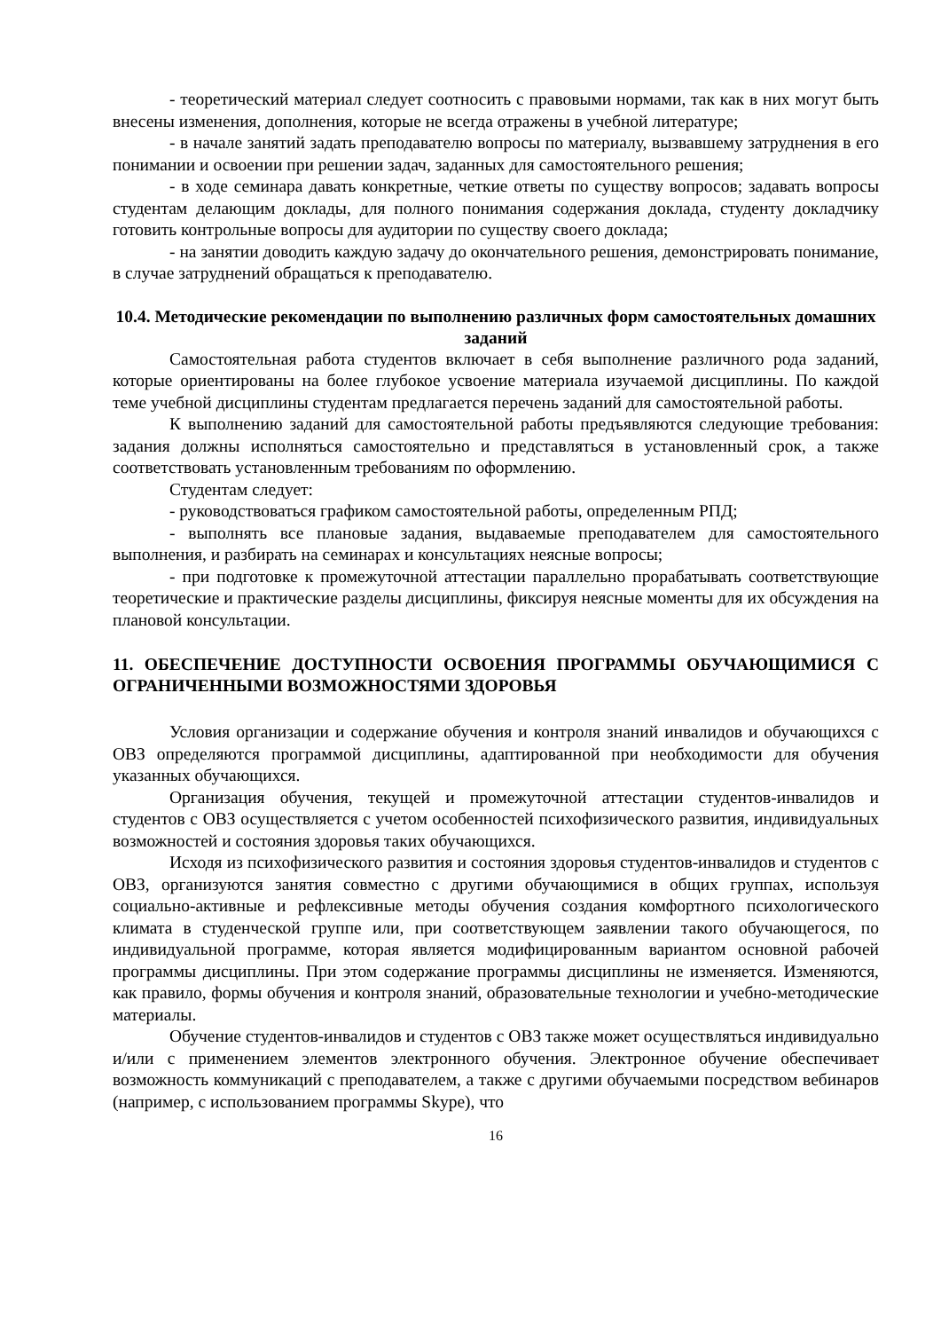- теоретический материал следует соотносить с правовыми нормами, так как в них могут быть внесены изменения, дополнения, которые не всегда отражены в учебной литературе;
- в начале занятий задать преподавателю вопросы по материалу, вызвавшему затруднения в его понимании и освоении при решении задач, заданных для самостоятельного решения;
- в ходе семинара давать конкретные, четкие ответы по существу вопросов; задавать вопросы студентам делающим доклады, для полного понимания содержания доклада, студенту докладчику готовить контрольные вопросы для аудитории по существу своего доклада;
- на занятии доводить каждую задачу до окончательного решения, демонстрировать понимание, в случае затруднений обращаться к преподавателю.
10.4. Методические рекомендации по выполнению различных форм самостоятельных домашних заданий
Самостоятельная работа студентов включает в себя выполнение различного рода заданий, которые ориентированы на более глубокое усвоение материала изучаемой дисциплины. По каждой теме учебной дисциплины студентам предлагается перечень заданий для самостоятельной работы.
К выполнению заданий для самостоятельной работы предъявляются следующие требования: задания должны исполняться самостоятельно и представляться в установленный срок, а также соответствовать установленным требованиям по оформлению.
Студентам следует:
- руководствоваться графиком самостоятельной работы, определенным РПД;
- выполнять все плановые задания, выдаваемые преподавателем для самостоятельного выполнения, и разбирать на семинарах и консультациях неясные вопросы;
- при подготовке к промежуточной аттестации параллельно прорабатывать соответствующие теоретические и практические разделы дисциплины, фиксируя неясные моменты для их обсуждения на плановой консультации.
11. ОБЕСПЕЧЕНИЕ ДОСТУПНОСТИ ОСВОЕНИЯ ПРОГРАММЫ ОБУЧАЮЩИМИСЯ С ОГРАНИЧЕННЫМИ ВОЗМОЖНОСТЯМИ ЗДОРОВЬЯ
Условия организации и содержание обучения и контроля знаний инвалидов и обучающихся с ОВЗ определяются программой дисциплины, адаптированной при необходимости для обучения указанных обучающихся.
Организация обучения, текущей и промежуточной аттестации студентов-инвалидов и студентов с ОВЗ осуществляется с учетом особенностей психофизического развития, индивидуальных возможностей и состояния здоровья таких обучающихся.
Исходя из психофизического развития и состояния здоровья студентов-инвалидов и студентов с ОВЗ, организуются занятия совместно с другими обучающимися в общих группах, используя социально-активные и рефлексивные методы обучения создания комфортного психологического климата в студенческой группе или, при соответствующем заявлении такого обучающегося, по индивидуальной программе, которая является модифицированным вариантом основной рабочей программы дисциплины. При этом содержание программы дисциплины не изменяется. Изменяются, как правило, формы обучения и контроля знаний, образовательные технологии и учебно-методические материалы.
Обучение студентов-инвалидов и студентов с ОВЗ также может осуществляться индивидуально и/или с применением элементов электронного обучения. Электронное обучение обеспечивает возможность коммуникаций с преподавателем, а также с другими обучаемыми посредством вебинаров (например, с использованием программы Skype), что
16